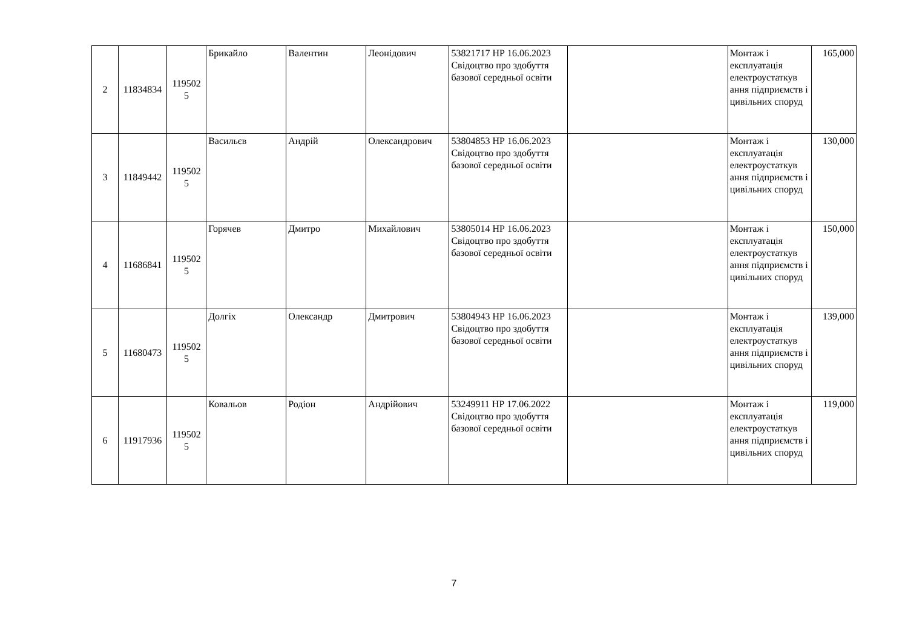| 2 | 11834834 | 119502 5 | Брикайло | Валентин | Леонідович | 53821717 НР 16.06.2023 Свідоцтво про здобуття базової середньої освіти | | Монтаж і експлуатація електроустаткув ання підприємств і цивільних споруд | 165,000 |
| 3 | 11849442 | 119502 5 | Васильєв | Андрій | Олександрович | 53804853 НР 16.06.2023 Свідоцтво про здобуття базової середньої освіти | | Монтаж і експлуатація електроустаткув ання підприємств і цивільних споруд | 130,000 |
| 4 | 11686841 | 119502 5 | Горячев | Дмитро | Михайлович | 53805014 НР 16.06.2023 Свідоцтво про здобуття базової середньої освіти | | Монтаж і експлуатація електроустаткув ання підприємств і цивільних споруд | 150,000 |
| 5 | 11680473 | 119502 5 | Долгіх | Олександр | Дмитрович | 53804943 НР 16.06.2023 Свідоцтво про здобуття базової середньої освіти | | Монтаж і експлуатація електроустаткув ання підприємств і цивільних споруд | 139,000 |
| 6 | 11917936 | 119502 5 | Ковальов | Родіон | Андрійович | 53249911 НР 17.06.2022 Свідоцтво про здобуття базової середньої освіти | | Монтаж і експлуатація електроустаткув ання підприємств і цивільних споруд | 119,000 |
7